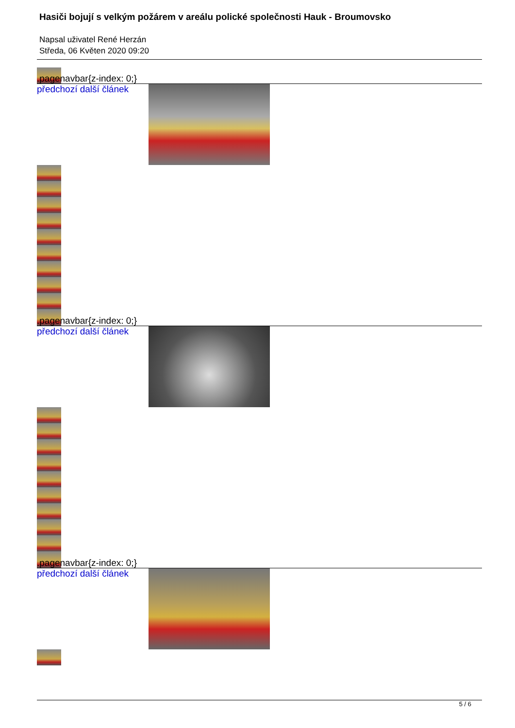Hasiči bojují s velkým požárem v areálu polické společnosti Hauk - Broumovsko
Napsal uživatel René Herzán
Středa, 06 Květen 2020 09:20
.pagenavbar{z-index: 0;} předchozí další článek
.pagenavbar{z-index: 0;} předchozí další článek
.pagenavbar{z-index: 0;} předchozí další článek
5 / 6